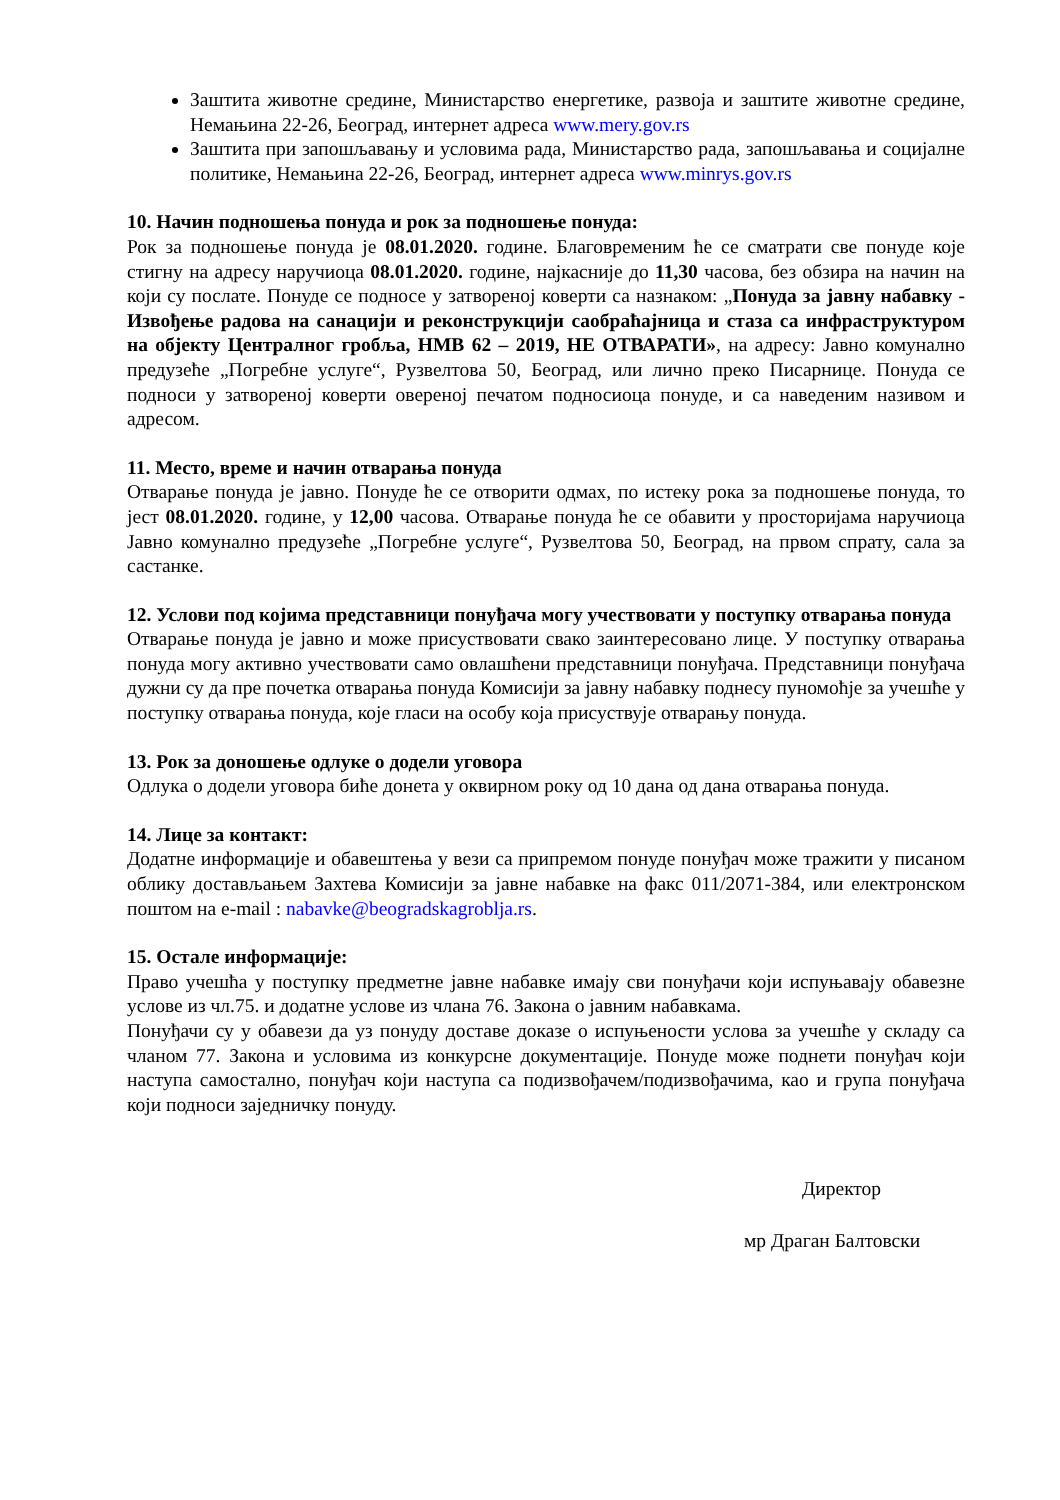Заштита животне средине, Министарство енергетике, развоја и заштите животне средине, Немањина 22-26, Београд, интернет адреса www.mery.gov.rs
Заштита при запошљавању и условима рада, Министарство рада, запошљавања и социјалне политике, Немањина 22-26, Београд, интернет адреса www.minrys.gov.rs
10. Начин подношења понуда и рок за подношење понуда:
Рок за подношење понуда је 08.01.2020. године. Благовременим ће се сматрати све понуде које стигну на адресу наручиоца 08.01.2020. године, најкасније до 11,30 часова, без обзира на начин на који су послате. Понуде се подносе у затвореној коверти са назнаком: „Понуда за јавну набавку - Извођење радова на санацији и реконструкцији саобраћајница и стаза са инфраструктуром на објекту Централног гробља, НМВ 62 – 2019, НЕ ОТВАРАТИ», на адресу: Јавно комунално предузеће „Погребне услуге“, Рузвелтова 50, Београд, или лично преко Писарнице. Понуда се подноси у затвореној коверти овереној печатом подносиоца понуде, и са наведеним називом и адресом.
11. Место, време и начин отварања понуда
Отварање понуда је јавно. Понуде ће се отворити одмах, по истеку рока за подношење понуда, то јест 08.01.2020. године, у 12,00 часова. Отварање понуда ће се обавити у просторијама наручиоца Јавно комунално предузеће „Погребне услуге“, Рузвелтова 50, Београд, на првом спрату, сала за састанке.
12. Услови под којима представници понуђача могу учествовати у поступку отварања понуда
Отварање понуда је јавно и може присуствовати свако заинтересовано лице. У поступку отварања понуда могу активно учествовати само овлашћени представници понуђача. Представници понуђача дужни су да пре почетка отварања понуда Комисији за јавну набавку поднесу пуномоћје за учешће у поступку отварања понуда, које гласи на особу која присуствује отварању понуда.
13. Рок за доношење одлуке о додели уговора
Одлука о додели уговора биће донета у оквирном року од 10 дана од дана отварања понуда.
14. Лице за контакт:
Додатне информације и обавештења у вези са припремом понуде понуђач може тражити у писаном облику достављањем Захтева Комисији за јавне набавке на факс 011/2071-384, или електронском поштом на e-mail : nabavke@beogradskagroblja.rs.
15. Остале информације:
Право учешћа у поступку предметне јавне набавке имају сви понуђачи који испуњавају обавезне услове из чл.75. и додатне услове из члана 76. Закона о јавним набавкама.
Понуђачи су у обавези да уз понуду доставе доказе о испуњености услова за учешће у складу са чланом 77. Закона и условима из конкурсне документације. Понуде може поднети понуђач који наступа самостално, понуђач који наступа са подизвођачем/подизвођачима, као и група понуђача који подноси заједничку понуду.
Директор
мр Драган Балтовски